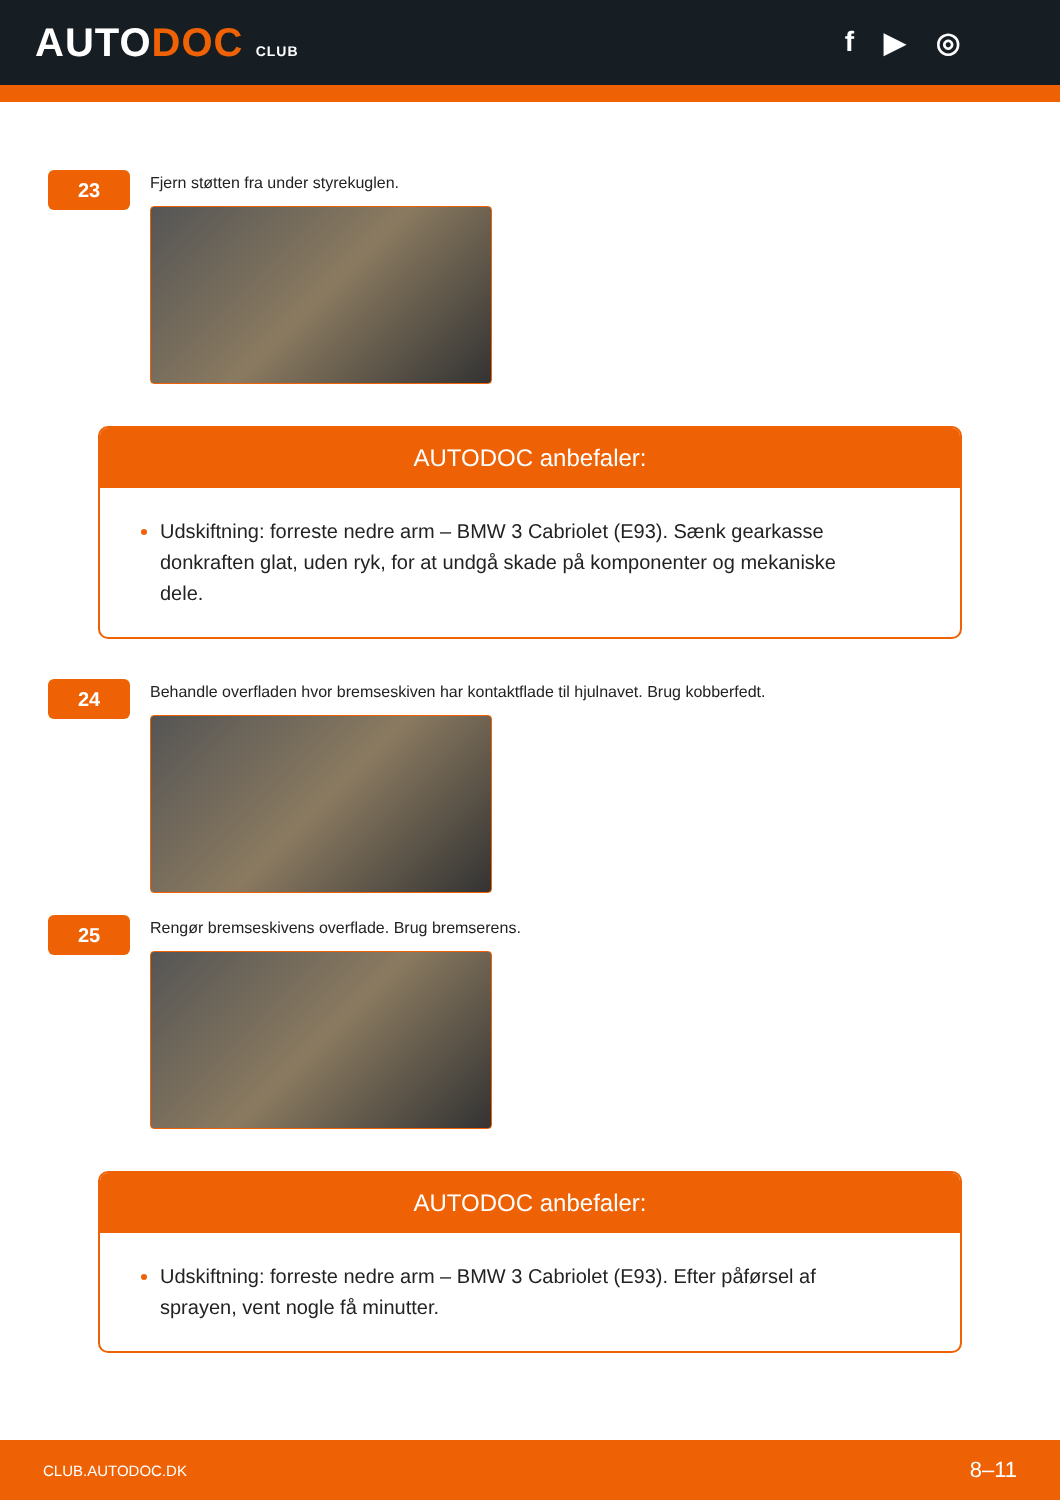AUTODOC CLUB
f ▶ ◎
23
Fjern støtten fra under styrekuglen.
AUTODOC anbefaler:
Udskiftning: forreste nedre arm – BMW 3 Cabriolet (E93). Sænk gearkasse donkraften glat, uden ryk, for at undgå skade på komponenter og mekaniske dele.
24
Behandle overfladen hvor bremseskiven har kontaktflade til hjulnavet. Brug kobberfedt.
25
Rengør bremseskivens overflade. Brug bremserens.
AUTODOC anbefaler:
Udskiftning: forreste nedre arm – BMW 3 Cabriolet (E93). Efter påførsel af sprayen, vent nogle få minutter.
CLUB.AUTODOC.DK 8–11